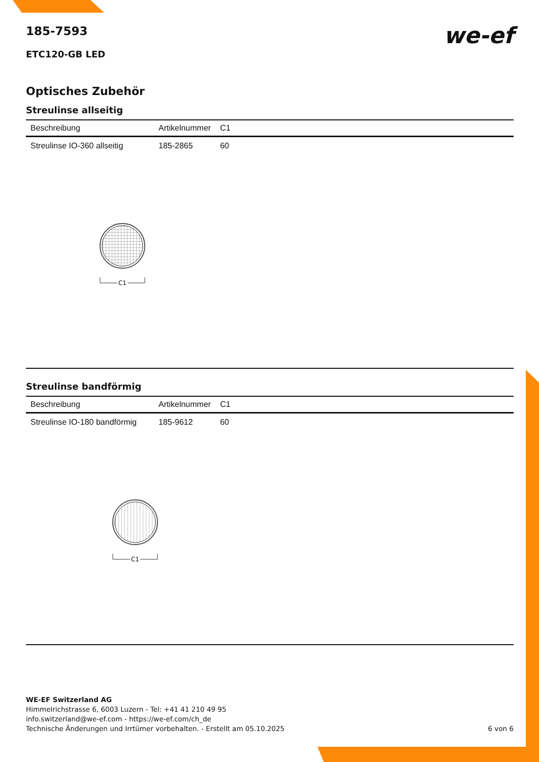185-7593
ETC120-GB LED
we-ef
Optisches Zubehör
Streulinse allseitig
| Beschreibung | Artikelnummer | C1 |
| --- | --- | --- |
| Streulinse IO-360 allseitig | 185-2865 | 60 |
C1
Streulinse bandförmig
| Beschreibung | Artikelnummer | C1 |
| --- | --- | --- |
| Streulinse IO-180 bandförmig | 185-9612 | 60 |
C1
WE-EF Switzerland AG
Himmelrichstrasse 6, 6003 Luzern - Tel: +41 41 210 49 95
info.switzerland@we-ef.com - https://we-ef.com/ch_de
Technische Änderungen und Irrtümer vorbehalten. - Erstellt am 05.10.2025 6 von 6